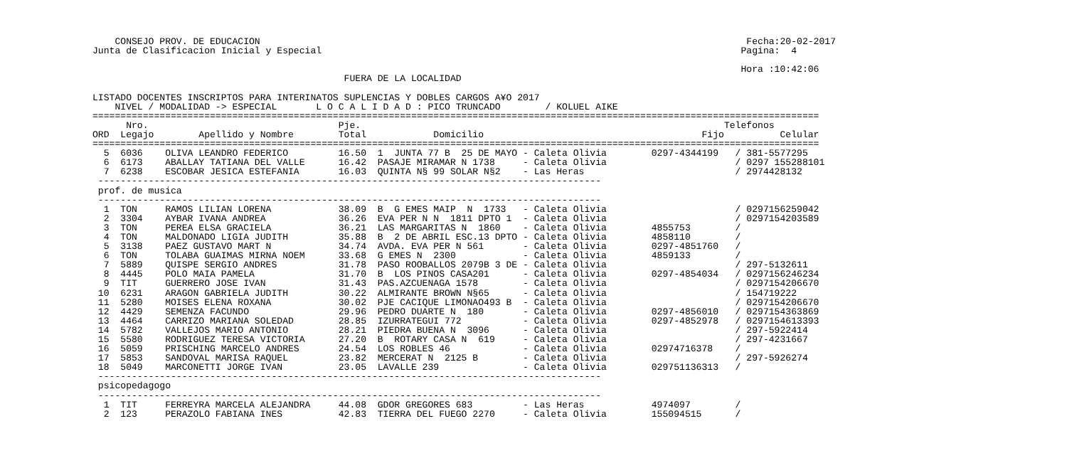CONSEJO PROV. DE EDUCACION                                                                                       Fecha:20-02-2017
Junta de Clasificacion Inicial y Especial                                                                           Pagina:  4

                                                                                                                    Hora :10:42:06
                                             FUERA DE LA LOCALIDAD

LISTADO DOCENTES INSCRIPTOS PARA INTERINATOS SUPLENCIAS Y DOBLES CARGOS A¥O 2017
    NIVEL / MODALIDAD -> ESPECIAL       L O C A L I D A D : PICO TRUNCADO        / KOLUEL AIKE
==================================================================================================================================
      Nro.                                  Pje.                                                                 Telefonos
ORD  Legajo        Apellido y Nombre        Total            Domicilio                                       Fijo          Celular
==================================================================================================================================
  5  6036    OLIVA LEANDRO FEDERICO         16.50  1  JUNTA 77 B  25 DE MAYO - Caleta Olivia        0297-4344199   / 381-5577295
  6  6173    ABALLAY TATIANA DEL VALLE      16.42  PASAJE MIRAMAR N 1738     - Caleta Olivia                       / 0297 155288101
  7  6238    ESCOBAR JESICA ESTEFANIA       16.03  QUINTA N§ 99 SOLAR N§2    - Las Heras                           / 2974428132
 ------------------------------------------------------------------------------------------
 prof. de musica
 ------------------------------------------------------------------------------------------
  1  TON     RAMOS LILIAN LORENA            38.09  B  G EMES MAIP  N  1733   - Caleta Olivia                       / 0297156259042
  2  3304    AYBAR IVANA ANDREA             36.26  EVA PER N N  1811 DPTO 1  - Caleta Olivia                       / 0297154203589
  3  TON     PEREA ELSA GRACIELA            36.21  LAS MARGARITAS N  1860    - Caleta Olivia        4855753        /
  4  TON     MALDONADO LIGIA JUDITH         35.88  B  2 DE ABRIL ESC.13 DPTO - Caleta Olivia        4858110        /
  5  3138    PAEZ GUSTAVO MART N            34.74  AVDA. EVA PER N 561       - Caleta Olivia        0297-4851760   /
  6  TON     TOLABA GUAIMAS MIRNA NOEM      33.68  G EMES N  2300            - Caleta Olivia        4859133        /
  7  5889    QUISPE SERGIO ANDRES           31.78  PASO ROOBALLOS 2079B 3 DE - Caleta Olivia                       / 297-5132611
  8  4445    POLO MAIA PAMELA               31.70  B  LOS PINOS CASA201      - Caleta Olivia        0297-4854034   / 0297156246234
  9  TIT     GUERRERO JOSE IVAN             31.43  PAS.AZCUENAGA 1578        - Caleta Olivia                       / 0297154206670
 10  6231    ARAGON GABRIELA JUDITH         30.22  ALMIRANTE BROWN N§65      - Caleta Olivia                       / 154719222
 11  5280    MOISES ELENA ROXANA            30.02  PJE CACIQUE LIMONAO493 B  - Caleta Olivia                       / 0297154206670
 12  4429    SEMENZA FACUNDO                29.96  PEDRO DUARTE N  180       - Caleta Olivia        0297-4856010   / 0297154363869
 13  4464    CARRIZO MARIANA SOLEDAD        28.85  IZURRATEGUI 772           - Caleta Olivia        0297-4852978   / 0297154613393
 14  5782    VALLEJOS MARIO ANTONIO         28.21  PIEDRA BUENA N  3096      - Caleta Olivia                       / 297-5922414
 15  5580    RODRIGUEZ TERESA VICTORIA      27.20  B  ROTARY CASA N  619     - Caleta Olivia                       / 297-4231667
 16  5059    PRISCHING MARCELO ANDRES       24.54  LOS ROBLES 46             - Caleta Olivia        02974716378    /
 17  5853    SANDOVAL MARISA RAQUEL         23.82  MERCERAT N  2125 B        - Caleta Olivia                       / 297-5926274
 18  5049    MARCONETTI JORGE IVAN          23.05  LAVALLE 239               - Caleta Olivia        029751136313   /
 ------------------------------------------------------------------------------------------
 psicopedagogo
 ------------------------------------------------------------------------------------------
  1  TIT     FERREYRA MARCELA ALEJANDRA     44.08  GDOR GREGORES 683         - Las Heras            4974097        /
  2  123     PERAZOLO FABIANA INES          42.83  TIERRA DEL FUEGO 2270     - Caleta Olivia        155094515      /